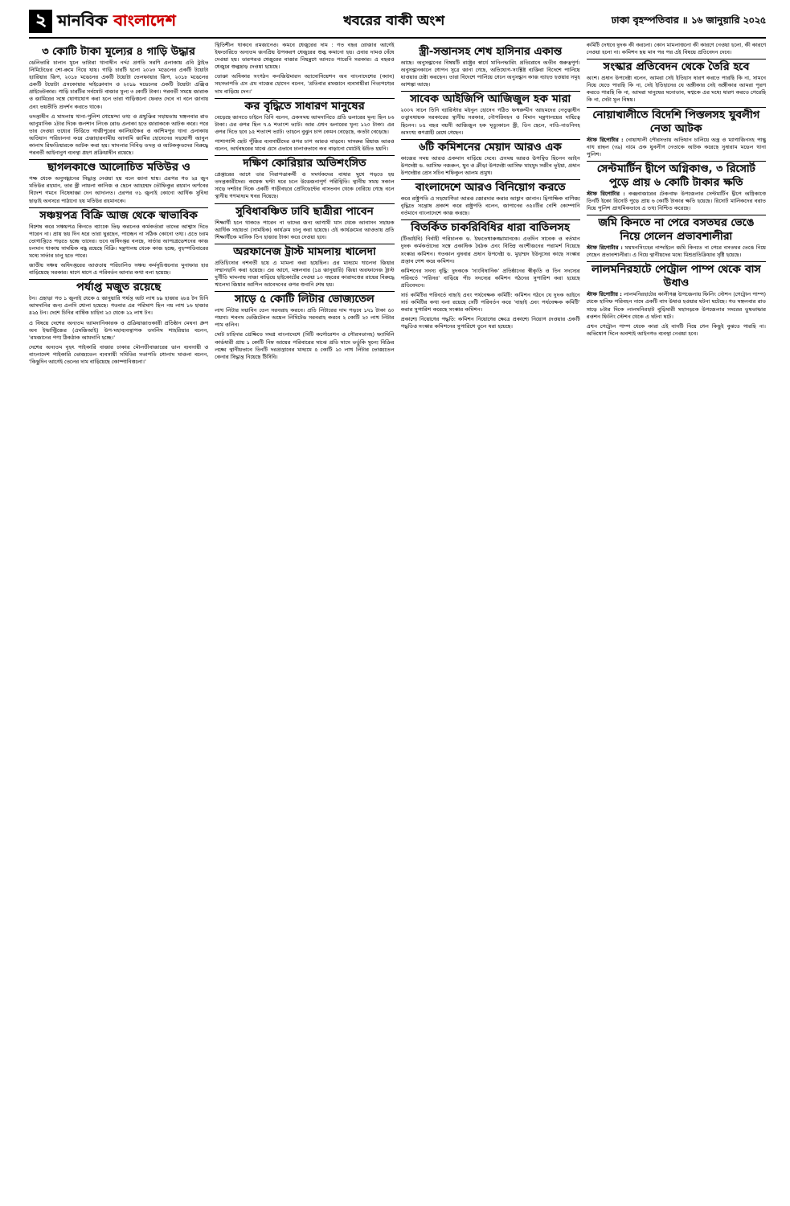২ মানবিক বাংলাদেশ
খবরের বাকী অংশ
ঢাকা বৃহস্পতিবার ॥ ১৬ জানুয়ারি ২০২৫
৩ কোটি টাকা মূল্যের ৪ গাড়ি উদ্ধার
ডেলিভারি চালান মূলে ভাটারা থানাধীন নর্দ্দা প্রগতি সরণি এলাকায় এবি ট্রাইভ লিমিটেডের শো-রুমে নিয়ে যায়। গাড়ি চারটি হলো ২০২৩ মডেলের একটি টয়োটা হ্যারিয়ার জিপ, ২০১৮ মডেলের একটি টয়োটা ভেলফায়ার জিপ, ২০১৮ মডেলের একটি টয়োটা এসকোয়ার মাইক্রোবাস ও ২০১৯ মডেলের একটি টয়োটা এক্সিও প্রাইভেটকার। গাড়ি চারটির সর্বমোট বাজার মূল্য ৩ কোটি টাকা। পরবর্তী সময়ে জারাক ও জামিরের সঙ্গে যোগাযোগ করা হলে তারা গাড়িগুলো ফেরত দেবে না বলে জানায় এবং ভয়ভীতি প্রদর্শন করতে থাকে।
তদন্তাধীন এ মামলায় থানা-পুলিশ গোয়েন্দা তথ্য ও প্রযুক্তির সহায়তায় মঙ্গলবার রাত আনুমানিক ২টার দিকে গুলশান লিংক রোড এলাকা হতে জারাককে আটক করে। পরে তার দেওয়া তথ্যের ভিত্তিতে গাজীপুরের কালিয়াকৈর ও কাশিমপুর থানা এলাকায় অভিযান পরিচালনা করে এজাহারনামীয় আসামি জামির হোসেনের সহযোগী আবুল কালাম রিফতিয়ারকে আটক করা হয়। মামলার নিবিড় তদন্ত ও আটককৃতদের বিরুদ্ধে পরবর্তী আইনানুগ ব্যবস্থা গ্রহণ প্রক্রিয়াধীন রয়েছে।
ছাগলকাণ্ডে আলোচিত মতিউর ও
পক্ষ থেকে অনুসন্ধানের সিদ্ধান্ত নেওয়া হয় বলে জানা যায়। এরপর গত ২৪ জুন মতিউর রহমান, তার স্ত্রী লায়লা কানিজ ও ছেলে আহম্মেদ তৌফিকুর রহমান অর্ণবের বিদেশ গমনে নিষেধাজ্ঞা দেন আদালত। এরপর ৩১ জুলাই কোনো আর্থিক সুবিধা ছাড়াই অবসরে পাঠানো হয় মতিউর রহমানকে।
সঞ্চয়পত্র বিক্রি আজ থেকে স্বাভাবিক
বিশেষ করে সঞ্চয়পত্র কিনতে ব্যাংকে ভিড় করলেও কর্মকর্তারা তাদের আশ্বাস দিতে পারেন না। প্রায় ছয় দিন ধরে তারা ঘুরছেন, পাচ্ছেন না সঠিক কোনো তথ্য। এতে চরম ভোগান্তিতে পড়তে হচ্ছে তাদের। তবে অধিদপ্তর বলছে, সার্ভার আপগ্রেডেশনের কাজ চলমান থাকায় সাময়িক বন্ধ রয়েছে বিক্রি। মন্ত্রণালয় থেকে কাজ হচ্ছে, বৃহস্পতিবারের মধ্যে সার্ভার চালু হতে পারে।
জাতীয় সঞ্চয় অধিদপ্তরের আওতায় পরিচালিত সঞ্চয় কর্মসূচিগুলোর মুনাফার হার বাড়িয়েছে সরকার। ধাপে ধাপে এ পরিবর্তন আনার কথা বলা হয়েছে।
পর্যাপ্ত মজুত রয়েছে
টন। এছাড়া গত ১ জুলাই থেকে ৫ জানুয়ারি পর্যন্ত আট লাখ ৮৯ হাজার ২৮৪ টন চিনি আমদানির জন্য এলসি খোলা হয়েছে। গতবার এর পরিমাণ ছিল নয় লাখ ১৬ হাজার ৪২৫ টন। দেশে চিনির বার্ষিক চাহিদা ২০ থেকে ২২ লাখ টন।
এ বিষয়ে দেশের অন্যতম আমদানিকারক ও প্রক্রিয়াজাতকারী প্রতিষ্ঠান মেঘনা গ্রুপ অব ইন্ডাস্ট্রিজের (এমজিআই) উপ-মহাব্যবস্থাপক তসলিম শাহরিয়ার বলেন, 'রমজানের পণ্য ঠিকঠাক আমদানি হচ্ছে।'
দেশের অন্যতম বৃহৎ পাইকারি বাজার ঢাকার মৌলভীবাজারের ডাল ব্যবসায়ী ও বাংলাদেশ পাইকারি ভোজ্যতেল ব্যবসায়ী সমিতির সভাপতি গোলাম মাওলা বলেন, 'কিছুদিন আগেই তেলের দাম বাড়িয়েছে কোম্পানিগুলো।'
স্থিতিশীল থাকবে রমজানেও। কমবে খেজুরের দাম : গত বছর রোজার আগেই ইফতারিতে অন্যতম জনপ্রিয় উপকরণ খেজুরের শুল্ক কমানো হয়। এবার দামও বেঁধে দেওয়া হয়। তারপরও খেজুরের বাজার নিয়ন্ত্রণে আনতে পারেনি সরকার। এ বছরও খেজুরে শুল্কছাড় দেওয়া হয়েছে।
ভোক্তা অধিকার সংগঠন কনজিউমারস অ্যাসোসিয়েশন অব বাংলাদেশের (ক্যাব) সহসভাপতি এস এম নাজের হোসেন বলেন, 'প্রতিবার রমজানে ব্যবসায়ীরা নিত্যপণ্যের দাম বাড়িয়ে দেন।'
কর বৃদ্ধিতে সাধারণ মানুষের
বেড়েছে জানতে চাইলে তিনি বলেন, একসময় আমদানিতে প্রতি ডলারের মূল্য ছিল ৮৬ টাকা। এর ওপর ছিল ৭.৫ শতাংশ ভ্যাট। আর এখন ডলারের মূল্য ১২০ টাকা। এর ওপর দিতে হবে ১৫ শতাংশ ভ্যাট। তাহলে বুঝুন চাপ কেমন বেড়েছে, কতটা বেড়েছে।
পাশাপাশি ছোট পুঁজির ব্যবসায়ীদের ওপর চাপ আরও বাড়বে। মাসরুর রিয়াজ আরও বলেন, অর্থবছরের মাঝে এসে এভাবে ঢালাওভাবে কর বাড়ানো মোটেই উচিত হয়নি।
দক্ষিণ কোরিয়ার অভিশংসিত
গ্রেপ্তারের আগে তার নিরাপত্তাকর্মী ও সমর্থকদের বাধার মুখে পড়তে হয় তদন্তকারীদের। কয়েক ঘণ্টা ধরে চলে উত্তেজনাপূর্ণ পরিস্থিতি। স্থানীয় সময় সকাল সাড়ে দশটার দিকে একটি গাড়ীবহরে প্রেসিডেন্টের বাসভবন থেকে বেরিয়ে গেছে বলে স্থানীয় গণমাধ্যম খবর দিয়েছে।
সুবিধাবঞ্চিত ঢাবি ছাত্রীরা পাবেন
শিক্ষার্থী হলে থাকতে পারেন না তাদের জন্য আগামী মাস থেকে আবাসন সহায়ক আর্থিক সহায়তা (সাময়িক) কার্যক্রম চালু করা হয়েছে। এই কার্যক্রমের আওতায় প্রতি শিক্ষার্থীকে মাসিক তিন হাজার টাকা করে দেওয়া হবে।
অরফানেজ ট্রাস্ট মামলায় খালেদা
প্রতিহিংসার বশবর্তী হয়ে এ মামলা করা হয়েছিল। এর মাধ্যমে খালেদা জিয়ার সম্মানহানি করা হয়েছে। এর আগে, মঙ্গলবার (১৪ জানুয়ারি) জিয়া অরফানেজ ট্রাস্ট দুর্নীতি মামলায় সাজা বাড়িয়ে হাইকোর্টের দেওয়া ১০ বছরের কারাদণ্ডের রায়ের বিরুদ্ধে খালেদা জিয়ার আপিল আবেদনের ওপর শুনানি শেষ হয়।
সাড়ে ৫ কোটি লিটার ভোজ্যতেল
লাখ লিটার সয়াবিন তেল সরবরাহ করবে। প্রতি লিটারের দাম পড়বে ১৭১ টাকা ৫০ পয়সা। শবনম ভেজিটেবল অয়েল লিমিটেড সরবরাহ করবে ২ কোটি ২০ লাখ লিটার পাম ওলিন।
মোট চাহিদার প্রেক্ষিতে সমগ্র বাংলাদেশে (সিটি কর্পোরেশন ও পৌরসভাসহ) ফ্যামিলি কার্ডধারী প্রায় ১ কোটি নিম্ন আয়ের পরিবারের মাঝে প্রতি মাসে ভর্তুকি মূল্যে বিক্রির লক্ষ্যে স্থানীয়ভাবে তিনটি দরপ্রস্তাবের মাধ্যমে ৫ কোটি ২০ লাখ লিটার ভোজ্যতেল কেনার সিদ্ধান্ত নিয়েছে টিসিবি।
স্ত্রী-সন্তানসহ শেখ হাসিনার একান্ত
আছে। অনুসন্ধানের বিষয়টি রাষ্ট্রের স্বার্থে মানিলন্ডারিং প্রতিরোধে অতীব গুরুত্বপূর্ণ। অনুসন্ধানকালে গোপন সূত্রে জানা গেছে, অভিযোগ-সংশ্লিষ্ট ব্যক্তিরা বিদেশে পালিয়ে যাওয়ার চেষ্টা করছেন। তারা বিদেশে পালিয়ে গেলে অনুসন্ধান কাজ ব্যাহত হওয়ার সমূহ আশঙ্কা আছে।
সাবেক আইজিপি আজিজুল হক মারা
২০০৭ সালে তিনি ব্যারিস্টার মইনুল হোসেন গঠিত ফখরুদ্দীন আহমদের নেতৃত্বাধীন তত্ত্বাবধায়ক সরকারের স্থানীয় সরকার, নৌপরিবহন ও বিমান মন্ত্রণালয়ের দায়িত্বে ছিলেন। ৮৫ বছর বয়সী আজিজুল হক মৃত্যুকালে স্ত্রী, তিন ছেলে, নাতি-নাতনিসহ অসংখ্য গুণগ্রাহী রেখে গেছেন।
৬টি কমিশনের মেয়াদ আরও এক
কাজের সময় আরও একমাস বাড়িয়ে দেবে। এসময় আরও উপস্থিত ছিলেন আইন উপদেষ্টা ড. আসিফ নজরুল, যুব ও ক্রীড়া উপদেষ্টা আসিফ মাহমুদ সজীব ভূইয়া, প্রধান উপদেষ্টার প্রেস সচিব শফিকুল আলম প্রমুখ।
বাংলাদেশে আরও বিনিয়োগ করতে
করে রাষ্ট্রপতি এ সহযোগিতা আরও জোরদার করার আহ্বান জানান। দ্বিপাক্ষিক বাণিজ্য বৃদ্ধিতে সন্তোষ প্রকাশ করে রাষ্ট্রপতি বলেন, জাপানের ৩৫০টির বেশি কোম্পানি বর্তমানে বাংলাদেশে কাজ করছে।
বিতর্কিত চাকরিবিধির ধারা বাতিলসহ
(টিআইবি) নির্বাহী পরিচালক ড. ইফতেখারুজ্জামানকে। এতদিন সাবেক ও বর্তমান দুদক কর্মকর্তাদের সঙ্গে একাধিক বৈঠক এবং বিভিন্ন অংশীজনের পরামর্শ নিয়েছে সংস্কার কমিশন। গতকাল বুধবার প্রধান উপদেষ্টা ড. মুহাম্মদ ইউনূসের কাছে সংস্কার প্রস্তাব পেশ করে কমিশন।
কমিশনের সদস্য বৃদ্ধি: দুদককে 'সাংবিধানিক' প্রতিষ্ঠানের স্বীকৃতি ও তিন সদস্যের পরিবর্তে 'পরিসর' বাড়িয়ে পাঁচ সদস্যের কমিশন গঠনের সুপারিশ করা হয়েছে প্রতিবেদনে।
সার্চ কমিটির পরিবর্তে বাছাই এবং পর্যবেক্ষক কমিটি: কমিশন গঠনে যে দুদক আইনে সার্চ কমিটির কথা বলা রয়েছে সেটি পরিবর্তন করে 'বাছাই এবং পর্যবেক্ষক কমিটি' করার সুপারিশ করেছে সংস্কার কমিশন।
প্রকাশ্যে নিয়োগের পদ্ধতি: কমিশন নিয়োগের ক্ষেত্রে প্রকাশ্যে নিয়োগ দেওয়ার একটি পদ্ধতিও সংস্কার কমিশনের সুপারিশে তুলে ধরা হয়েছে।
কমিটি দেখবে দুদক কী করলো। কোন মামলাগুলো কী কারণে নেওয়া হলো, কী কারণে নেওয়া হলো না। কমিশন ছয় মাস পর পর এই বিষয়ে প্রতিবেদন দেবে।
সংস্কার প্রতিবেদন থেকে তৈরি হবে
অংশ। প্রধান উপদেষ্টা বলেন, আমরা সেই ইতিহাস ধারণ করতে পারছি কি না, সামনে নিয়ে যেতে পারছি কি না, সেই ইতিহাসের যে অঙ্গীকার সেই অঙ্গীকার আমরা পূরণ করতে পারছি কি না, আমরা মানুষের মনোভাব, স্বপ্নকে এর মধ্যে ধারণ করতে পেরেছি কি না, সেটা মূল বিষয়।
নোয়াখালীতে বিদেশি পিস্তলসহ যুবলীগ নেতা আটক
স্টাফ রিপোর্টার : নোয়াখালী পৌরসভায় অভিযান চালিয়ে অস্ত্র ও ম্যাগাজিনসহ পাপ্পু নাথ রাহুল (৩৯) নামে এক যুবলীগ নেতাকে আটক করেছে সুধারাম মডেল থানা পুলিশ।
সেন্টমার্টিন দ্বীপে অগ্নিকাণ্ড, ৩ রিসোর্ট পুড়ে প্রায় ৬ কোটি টাকার ক্ষতি
স্টাফ রিপোর্টার : কক্সবাজারের টেকনাফ উপজেলার সেন্টমার্টিন দ্বীপে অগ্নিকাণ্ডে তিনটি ইকো রিসোর্ট পুড়ে প্রায় ৬ কোটি টাকার ক্ষতি হয়েছে। রিসোর্ট মালিকদের বরাত দিয়ে পুলিশ প্রাথমিকভাবে এ তথ্য নিশ্চিত করেছে।
জমি কিনতে না পেরে বসতঘর ভেঙে নিয়ে গেলেন প্রভাবশালীরা
স্টাফ রিপোর্টার : ময়মনসিংহের নান্দাইলে জমি কিনতে না পেরে বসতঘর ভেঙে নিয়ে গেছেন প্রভাবশালীরা। এ নিয়ে স্থানীয়দের মধ্যে মিশ্রপ্রতিক্রিয়ার সৃষ্টি হয়েছে।
লালমনিরহাটে পেট্রোল পাম্প থেকে বাস উধাও
স্টাফ রিপোর্টার : লালমনিরহাটের কালীগঞ্জ উপজেলায় ফিলিং স্টেশন (পেট্রোল পাম্প) থেকে হানিফ পরিবহন নামে একটি বাস উধাও হওয়ার ঘটনা ঘটেছে। গত মঙ্গলবার রাত সাড়ে ৮টার দিকে লালমনিরহাট বুড়িমারী মহাসড়কে উপজেলার সদরের তুষভান্ডার রওশন ফিলিং স্টেশন থেকে এ ঘটনা ঘটে।
এখন পেট্রোল পাম্প থেকে কারা এই বাসটি নিয়ে গেল কিছুই বুঝতে পারছি না। অভিযোগ দিলে অবশ্যই আইনগত ব্যবস্থা নেওয়া হবে।